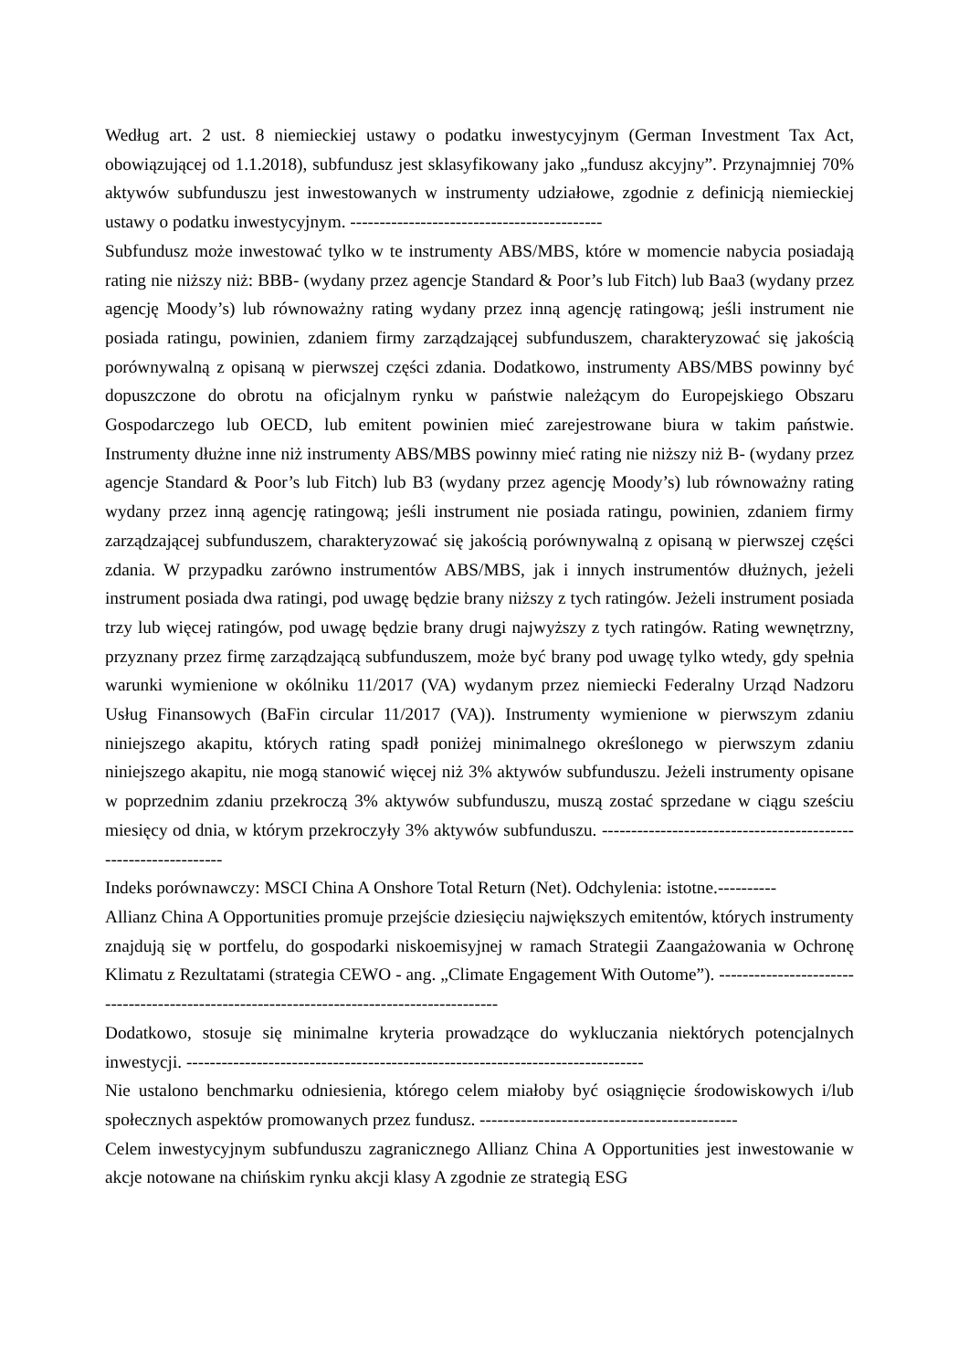Według art. 2 ust. 8 niemieckiej ustawy o podatku inwestycyjnym (German Investment Tax Act, obowiązującej od 1.1.2018), subfundusz jest sklasyfikowany jako „fundusz akcyjny”. Przynajmniej 70% aktywów subfunduszu jest inwestowanych w instrumenty udziałowe, zgodnie z definicją niemieckiej ustawy o podatku inwestycyjnym. -------------------------------------------
Subfundusz może inwestować tylko w te instrumenty ABS/MBS, które w momencie nabycia posiadają rating nie niższy niż: BBB- (wydany przez agencje Standard & Poor’s lub Fitch) lub Baa3 (wydany przez agencję Moody’s) lub równoważny rating wydany przez inną agencję ratingową; jeśli instrument nie posiada ratingu, powinien, zdaniem firmy zarządzającej subfunduszem, charakteryzować się jakością porównywalną z opisaną w pierwszej części zdania. Dodatkowo, instrumenty ABS/MBS powinny być dopuszczone do obrotu na oficjalnym rynku w państwie należącym do Europejskiego Obszaru Gospodarczego lub OECD, lub emitent powinien mieć zarejestrowane biura w takim państwie. Instrumenty dłużne inne niż instrumenty ABS/MBS powinny mieć rating nie niższy niż B- (wydany przez agencje Standard & Poor’s lub Fitch) lub B3 (wydany przez agencję Moody’s) lub równoważny rating wydany przez inną agencję ratingową; jeśli instrument nie posiada ratingu, powinien, zdaniem firmy zarządzającej subfunduszem, charakteryzować się jakością porównywalną z opisaną w pierwszej części zdania. W przypadku zarówno instrumentów ABS/MBS, jak i innych instrumentów dłużnych, jeżeli instrument posiada dwa ratingi, pod uwagę będzie brany niższy z tych ratingów. Jeżeli instrument posiada trzy lub więcej ratingów, pod uwagę będzie brany drugi najwyższy z tych ratingów. Rating wewnętrzny, przyznany przez firmę zarządzającą subfunduszem, może być brany pod uwagę tylko wtedy, gdy spełnia warunki wymienione w okólniku 11/2017 (VA) wydanym przez niemiecki Federalny Urząd Nadzoru Usług Finansowych (BaFin circular 11/2017 (VA)). Instrumenty wymienione w pierwszym zdaniu niniejszego akapitu, których rating spadł poniżej minimalnego określonego w pierwszym zdaniu niniejszego akapitu, nie mogą stanowić więcej niż 3% aktywów subfunduszu. Jeżeli instrumenty opisane w poprzednim zdaniu przekroczą 3% aktywów subfunduszu, muszą zostać sprzedane w ciągu sześciu miesięcy od dnia, w którym przekroczyły 3% aktywów subfunduszu. ---------------------------------------------------------------
Indeks porównawczy: MSCI China A Onshore Total Return (Net). Odchylenia: istotne.----------
Allianz China A Opportunities promuje przejście dziesięciu największych emitentów, których instrumenty znajdują się w portfelu, do gospodarki niskoemisyjnej w ramach Strategii Zaangażowania w Ochronę Klimatu z Rezultatami (strategia CEWO - ang. „Climate Engagement With Outome”). ------------------------------------------------------------------------------------------
Dodatkowo, stosuje się minimalne kryteria prowadzące do wykluczania niektórych potencjalnych inwestycji. ------------------------------------------------------------------------------
Nie ustalono benchmarku odniesienia, którego celem miałoby być osiągnięcie środowiskowych i/lub społecznych aspektów promowanych przez fundusz. --------------------------------------------
Celem inwestycyjnym subfunduszu zagranicznego Allianz China A Opportunities jest inwestowanie w akcje notowane na chińskim rynku akcji klasy A zgodnie ze strategią ESG